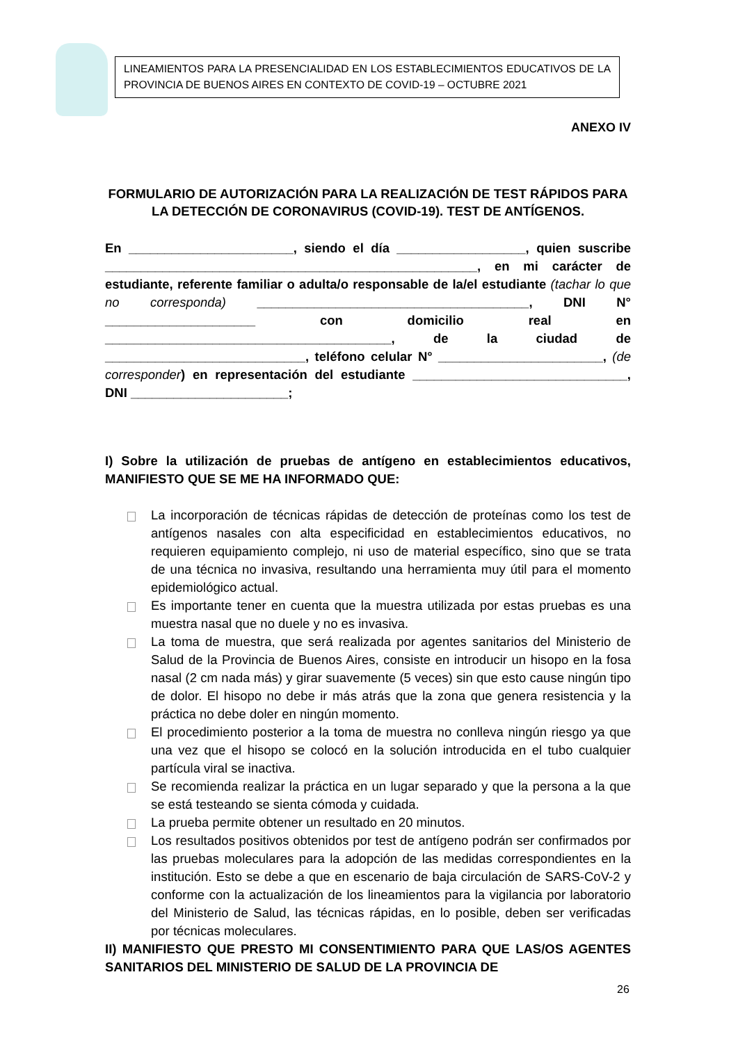LINEAMIENTOS PARA LA PRESENCIALIDAD EN LOS ESTABLECIMIENTOS EDUCATIVOS DE LA PROVINCIA DE BUENOS AIRES EN CONTEXTO DE COVID-19 – OCTUBRE 2021
ANEXO IV
FORMULARIO DE AUTORIZACIÓN PARA LA REALIZACIÓN DE TEST RÁPIDOS PARA LA DETECCIÓN DE CORONAVIRUS (COVID-19). TEST DE ANTÍGENOS.
En _______________________, siendo el día __________________, quien suscribe ____________________________________________________, en mi carácter de estudiante, referente familiar o adulta/o responsable de la/el estudiante (tachar lo que no corresponda) ______________________________________, DNI N° _____________________ con domicilio real en ________________________________________, de la ciudad de ____________________________, teléfono celular N° _______________________, (de corresponder) en representación del estudiante ______________________________, DNI ______________________;
I) Sobre la utilización de pruebas de antígeno en establecimientos educativos, MANIFIESTO QUE SE ME HA INFORMADO QUE:
La incorporación de técnicas rápidas de detección de proteínas como los test de antígenos nasales con alta especificidad en establecimientos educativos, no requieren equipamiento complejo, ni uso de material específico, sino que se trata de una técnica no invasiva, resultando una herramienta muy útil para el momento epidemiológico actual.
Es importante tener en cuenta que la muestra utilizada por estas pruebas es una muestra nasal que no duele y no es invasiva.
La toma de muestra, que será realizada por agentes sanitarios del Ministerio de Salud de la Provincia de Buenos Aires, consiste en introducir un hisopo en la fosa nasal (2 cm nada más) y girar suavemente (5 veces) sin que esto cause ningún tipo de dolor. El hisopo no debe ir más atrás que la zona que genera resistencia y la práctica no debe doler en ningún momento.
El procedimiento posterior a la toma de muestra no conlleva ningún riesgo ya que una vez que el hisopo se colocó en la solución introducida en el tubo cualquier partícula viral se inactiva.
Se recomienda realizar la práctica en un lugar separado y que la persona a la que se está testeando se sienta cómoda y cuidada.
La prueba permite obtener un resultado en 20 minutos.
Los resultados positivos obtenidos por test de antígeno podrán ser confirmados por las pruebas moleculares para la adopción de las medidas correspondientes en la institución. Esto se debe a que en escenario de baja circulación de SARS-CoV-2 y conforme con la actualización de los lineamientos para la vigilancia por laboratorio del Ministerio de Salud, las técnicas rápidas, en lo posible, deben ser verificadas por técnicas moleculares.
II) MANIFIESTO QUE PRESTO MI CONSENTIMIENTO PARA QUE LAS/OS AGENTES SANITARIOS DEL MINISTERIO DE SALUD DE LA PROVINCIA DE
26